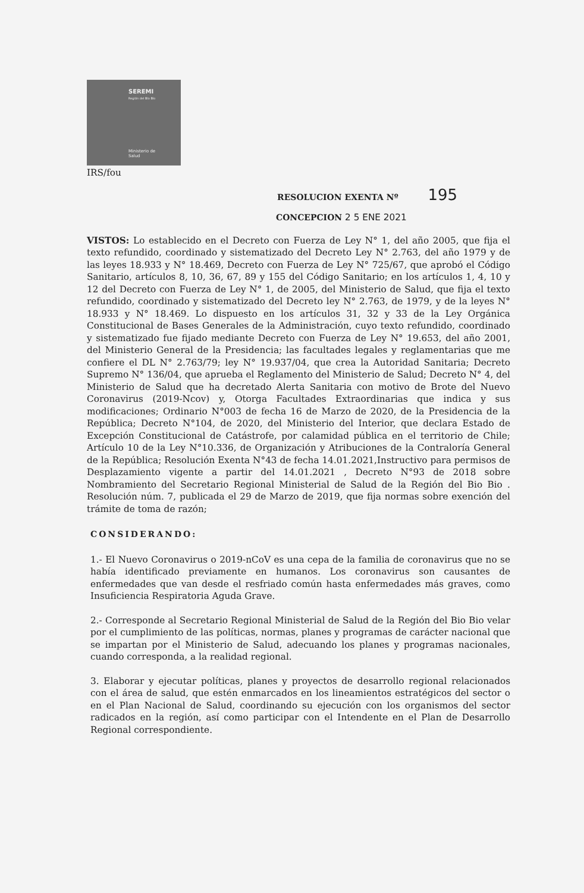SEREMI
Región del Bío Bío
Ministerio de
Salud
IRS/fou
RESOLUCION EXENTA Nº
195
CONCEPCION
2 5 ENE 2021
VISTOS: Lo establecido en el Decreto con Fuerza de Ley N° 1, del año 2005, que fija el texto refundido, coordinado y sistematizado del Decreto Ley N° 2.763, del año 1979 y de las leyes 18.933 y N° 18.469, Decreto con Fuerza de Ley N° 725/67, que aprobó el Código Sanitario, artículos 8, 10, 36, 67, 89 y 155 del Código Sanitario; en los artículos 1, 4, 10 y 12 del Decreto con Fuerza de Ley N° 1, de 2005, del Ministerio de Salud, que fija el texto refundido, coordinado y sistematizado del Decreto ley N° 2.763, de 1979, y de la leyes N° 18.933 y N° 18.469. Lo dispuesto en los artículos 31, 32 y 33 de la Ley Orgánica Constitucional de Bases Generales de la Administración, cuyo texto refundido, coordinado y sistematizado fue fijado mediante Decreto con Fuerza de Ley N° 19.653, del año 2001, del Ministerio General de la Presidencia; las facultades legales y reglamentarias que me confiere el DL N° 2.763/79; ley N° 19.937/04, que crea la Autoridad Sanitaria; Decreto Supremo N° 136/04, que aprueba el Reglamento del Ministerio de Salud; Decreto N° 4, del Ministerio de Salud que ha decretado Alerta Sanitaria con motivo de Brote del Nuevo Coronavirus (2019-Ncov) y, Otorga Facultades Extraordinarias que indica y sus modificaciones; Ordinario N°003 de fecha 16 de Marzo de 2020, de la Presidencia de la República; Decreto N°104, de 2020, del Ministerio del Interior, que declara Estado de Excepción Constitucional de Catástrofe, por calamidad pública en el territorio de Chile; Artículo 10 de la Ley N°10.336, de Organización y Atribuciones de la Contraloría General de la República; Resolución Exenta N°43 de fecha 14.01.2021,Instructivo para permisos de Desplazamiento vigente a partir del 14.01.2021 , Decreto N°93 de 2018 sobre Nombramiento del Secretario Regional Ministerial de Salud de la Región del Bio Bio . Resolución núm. 7, publicada el 29 de Marzo de 2019, que fija normas sobre exención del trámite de toma de razón;
CONSIDERANDO:
1.- El Nuevo Coronavirus o 2019-nCoV es una cepa de la familia de coronavirus que no se había identificado previamente en humanos. Los coronavirus son causantes de enfermedades que van desde el resfriado común hasta enfermedades más graves, como Insuficiencia Respiratoria Aguda Grave.
2.- Corresponde al Secretario Regional Ministerial de Salud de la Región del Bio Bio velar por el cumplimiento de las políticas, normas, planes y programas de carácter nacional que se impartan por el Ministerio de Salud, adecuando los planes y programas nacionales, cuando corresponda, a la realidad regional.
3. Elaborar y ejecutar políticas, planes y proyectos de desarrollo regional relacionados con el área de salud, que estén enmarcados en los lineamientos estratégicos del sector o en el Plan Nacional de Salud, coordinando su ejecución con los organismos del sector radicados en la región, así como participar con el Intendente en el Plan de Desarrollo Regional correspondiente.